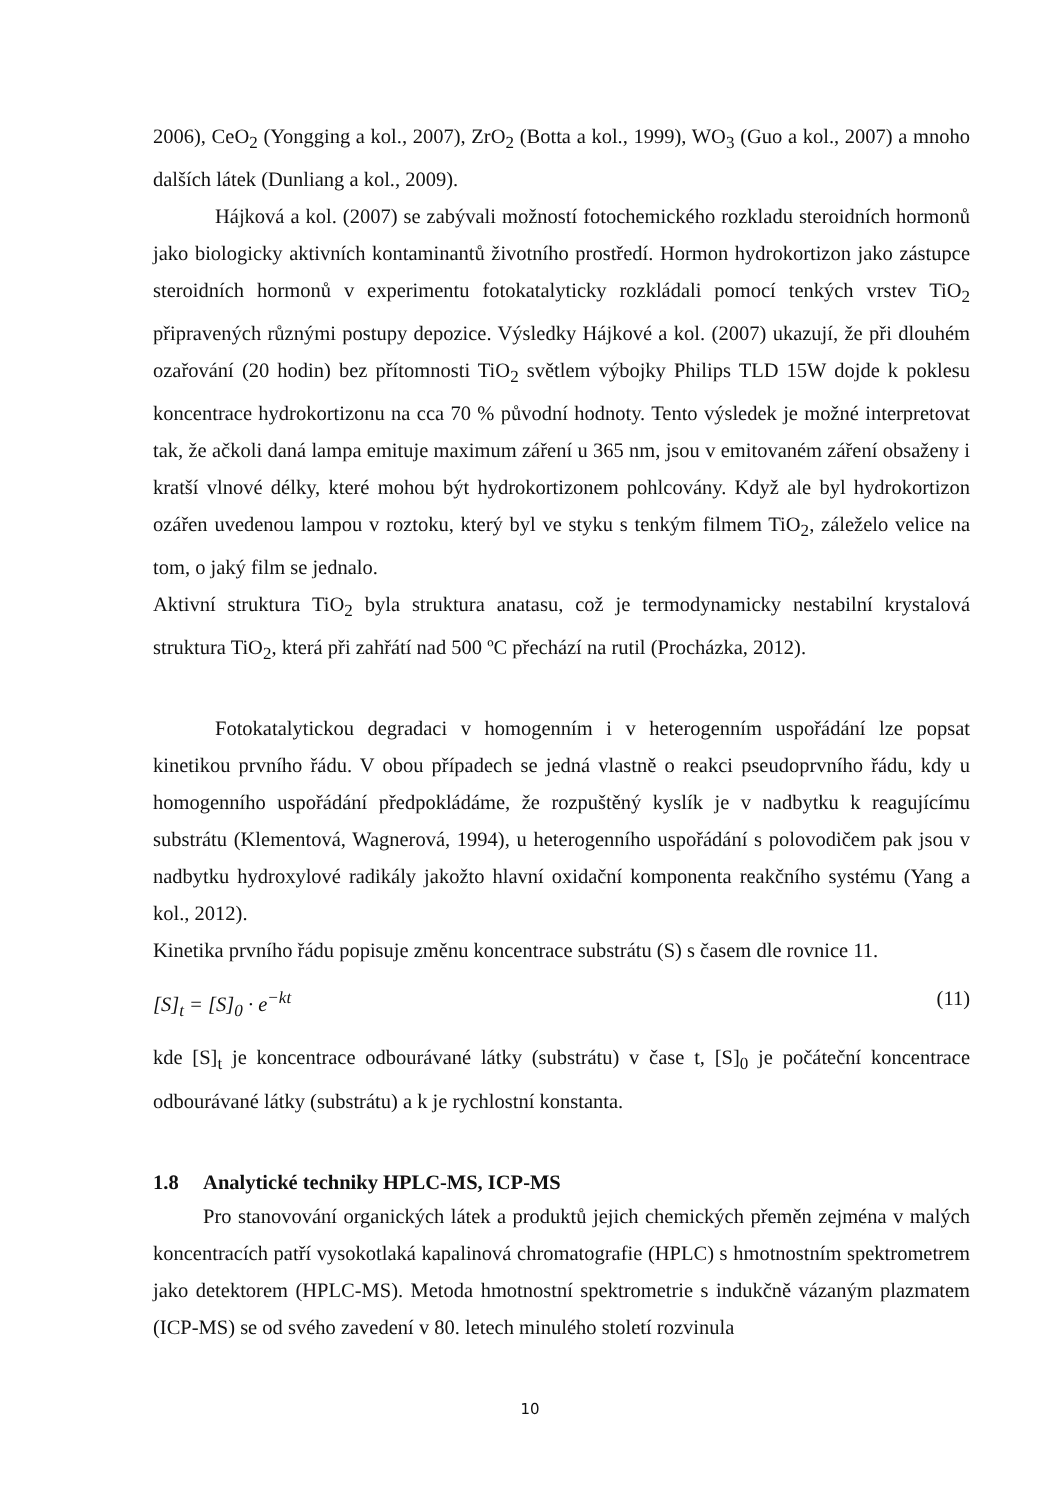2006), CeO<sub>2</sub> (Yongging a kol., 2007), ZrO<sub>2</sub> (Botta a kol., 1999), WO<sub>3</sub> (Guo a kol., 2007) a mnoho dalších látek (Dunliang a kol., 2009).
Hájková a kol. (2007) se zabývali možností fotochemického rozkladu steroidních hormonů jako biologicky aktivních kontaminantů životního prostředí. Hormon hydrokortizon jako zástupce steroidních hormonů v experimentu fotokatalyticky rozkládali pomocí tenkých vrstev TiO<sub>2</sub> připravených různými postupy depozice. Výsledky Hájkové a kol. (2007) ukazují, že při dlouhém ozařování (20 hodin) bez přítomnosti TiO<sub>2</sub> světlem výbojky Philips TLD 15W dojde k poklesu koncentrace hydrokortizonu na cca 70 % původní hodnoty. Tento výsledek je možné interpretovat tak, že ačkoli daná lampa emituje maximum záření u 365 nm, jsou v emitovaném záření obsaženy i kratší vlnové délky, které mohou být hydrokortizonem pohlcovány. Když ale byl hydrokortizon ozářen uvedenou lampou v roztoku, který byl ve styku s tenkým filmem TiO<sub>2</sub>, záleželo velice na tom, o jaký film se jednalo.
Aktivní struktura TiO<sub>2</sub> byla struktura anatasu, což je termodynamicky nestabilní krystalová struktura TiO<sub>2</sub>, která při zahřátí nad 500 ºC přechází na rutil (Procházka, 2012).
Fotokatalytickou degradaci v homogenním i v heterogenním uspořádání lze popsat kinetikou prvního řádu. V obou případech se jedná vlastně o reakci pseudoprvního řádu, kdy u homogenního uspořádání předpokládáme, že rozpuštěný kyslík je v nadbytku k reagujícímu substrátu (Klementová, Wagnerová, 1994), u heterogenního uspořádání s polovodičem pak jsou v nadbytku hydroxylové radikály jakožto hlavní oxidační komponenta reakčního systému (Yang a kol., 2012).
Kinetika prvního řádu popisuje změnu koncentrace substrátu (S) s časem dle rovnice 11.
[S]<sub>t</sub> = [S]<sub>0</sub> · e<sup>−kt</sup> (11)
kde [S]<sub>t</sub> je koncentrace odbourávané látky (substrátu) v čase t, [S]<sub>0</sub> je počáteční koncentrace odbourávané látky (substrátu) a k je rychlostní konstanta.
1.8 Analytické techniky HPLC-MS, ICP-MS
Pro stanovování organických látek a produktů jejich chemických přeměn zejména v malých koncentracích patří vysokotlaká kapalinová chromatografie (HPLC) s hmotnostním spektrometrem jako detektorem (HPLC-MS). Metoda hmotnostní spektrometrie s indukčně vázaným plazmatem (ICP-MS) se od svého zavedení v 80. letech minulého století rozvinula
10